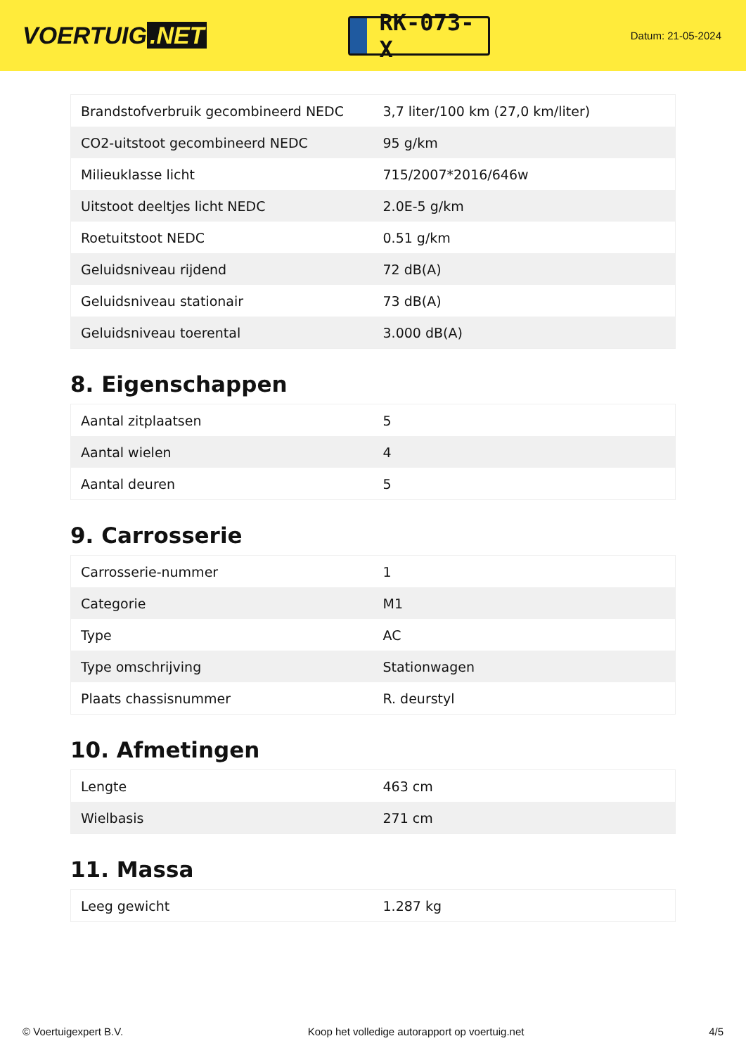VOERTUIG.NET
RK-073-X
Datum: 21-05-2024
| Brandstofverbruik gecombineerd NEDC | 3,7 liter/100 km (27,0 km/liter) |
| CO2-uitstoot gecombineerd NEDC | 95 g/km |
| Milieuklasse licht | 715/2007*2016/646w |
| Uitstoot deeltjes licht NEDC | 2.0E-5 g/km |
| Roetuitstoot NEDC | 0.51 g/km |
| Geluidsniveau rijdend | 72 dB(A) |
| Geluidsniveau stationair | 73 dB(A) |
| Geluidsniveau toerental | 3.000 dB(A) |
8. Eigenschappen
| Aantal zitplaatsen | 5 |
| Aantal wielen | 4 |
| Aantal deuren | 5 |
9. Carrosserie
| Carrosserie-nummer | 1 |
| Categorie | M1 |
| Type | AC |
| Type omschrijving | Stationwagen |
| Plaats chassisnummer | R. deurstyl |
10. Afmetingen
| Lengte | 463 cm |
| Wielbasis | 271 cm |
11. Massa
| Leeg gewicht | 1.287 kg |
© Voertuigexpert B.V. Koop het volledige autorapport op voertuig.net 4/5